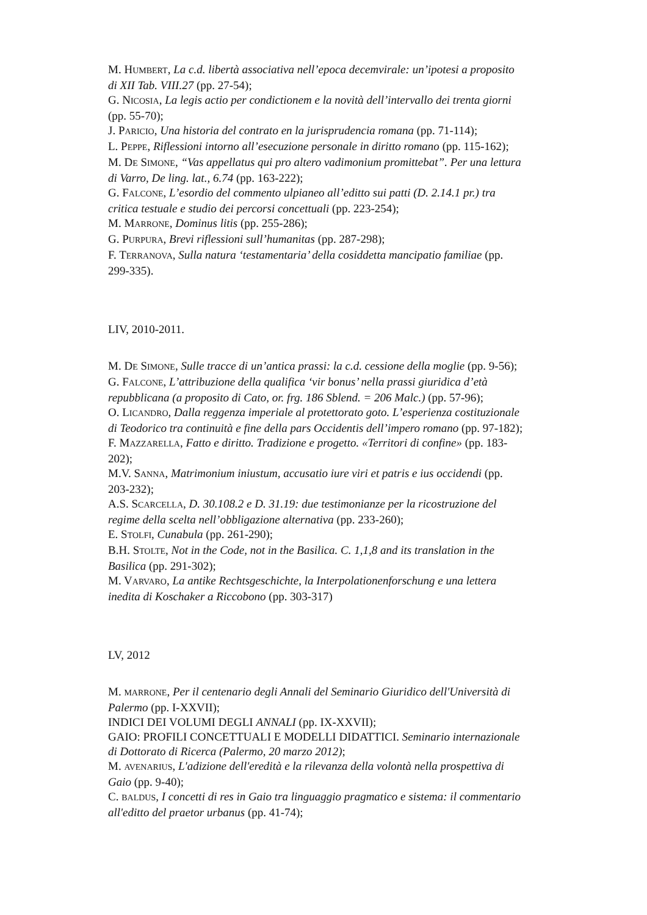M. HUMBERT, La c.d. libertà associativa nell’epoca decemvirale: un’ipotesi a proposito di XII Tab. VIII.27 (pp. 27-54);
G. NICOSIA, La legis actio per condictionem e la novità dell’intervallo dei trenta giorni (pp. 55-70);
J. PARICIO, Una historia del contrato en la jurisprudencia romana (pp. 71-114);
L. PEPPE, Riflessioni intorno all’esecuzione personale in diritto romano (pp. 115-162);
M. DE SIMONE, “Vas appellatus qui pro altero vadimonium promittebat”. Per una lettura di Varro, De ling. lat., 6.74 (pp. 163-222);
G. FALCONE, L’esordio del commento ulpianeo all’editto sui patti (D. 2.14.1 pr.) tra critica testuale e studio dei percorsi concettuali (pp. 223-254);
M. MARRONE, Dominus litis (pp. 255-286);
G. PURPURA, Brevi riflessioni sull’humanitas (pp. 287-298);
F. TERRANOVA, Sulla natura ‘testamentaria’ della cosiddetta mancipatio familiae (pp. 299-335).
LIV, 2010-2011.
M. DE SIMONE, Sulle tracce di un’antica prassi: la c.d. cessione della moglie (pp. 9-56);
G. FALCONE, L’attribuzione della qualifica ‘vir bonus’ nella prassi giuridica d’età repubblicana (a proposito di Cato, or. frg. 186 Sblend. = 206 Malc.) (pp. 57-96);
O. LICANDRO, Dalla reggenza imperiale al protettorato goto. L’esperienza costituzionale di Teodorico tra continuità e fine della pars Occidentis dell’impero romano (pp. 97-182);
F. MAZZARELLA, Fatto e diritto. Tradizione e progetto. «Territori di confine» (pp. 183-202);
M.V. SANNA, Matrimonium iniustum, accusatio iure viri et patris e ius occidendi (pp. 203-232);
A.S. SCARCELLA, D. 30.108.2 e D. 31.19: due testimonianze per la ricostruzione del regime della scelta nell’obbligazione alternativa (pp. 233-260);
E. STOLFI, Cunabula (pp. 261-290);
B.H. STOLTE, Not in the Code, not in the Basilica. C. 1,1,8 and its translation in the Basilica (pp. 291-302);
M. VARVARO, La antike Rechtsgeschichte, la Interpolationenforschung e una lettera inedita di Koschaker a Riccobono (pp. 303-317)
LV, 2012
M. MARRONE, Per il centenario degli Annali del Seminario Giuridico dell'Università di Palermo (pp. I-XXVII);
INDICI DEI VOLUMI DEGLI ANNALI (pp. IX-XXVII);
GAIO: PROFILI CONCETTUALI E MODELLI DIDATTICI. Seminario internazionale di Dottorato di Ricerca (Palermo, 20 marzo 2012);
M. AVENARIUS, L'adizione dell'eredità e la rilevanza della volontà nella prospettiva di Gaio (pp. 9-40);
C. BALDUS, I concetti di res in Gaio tra linguaggio pragmatico e sistema: il commentario all'editto del praetor urbanus (pp. 41-74);